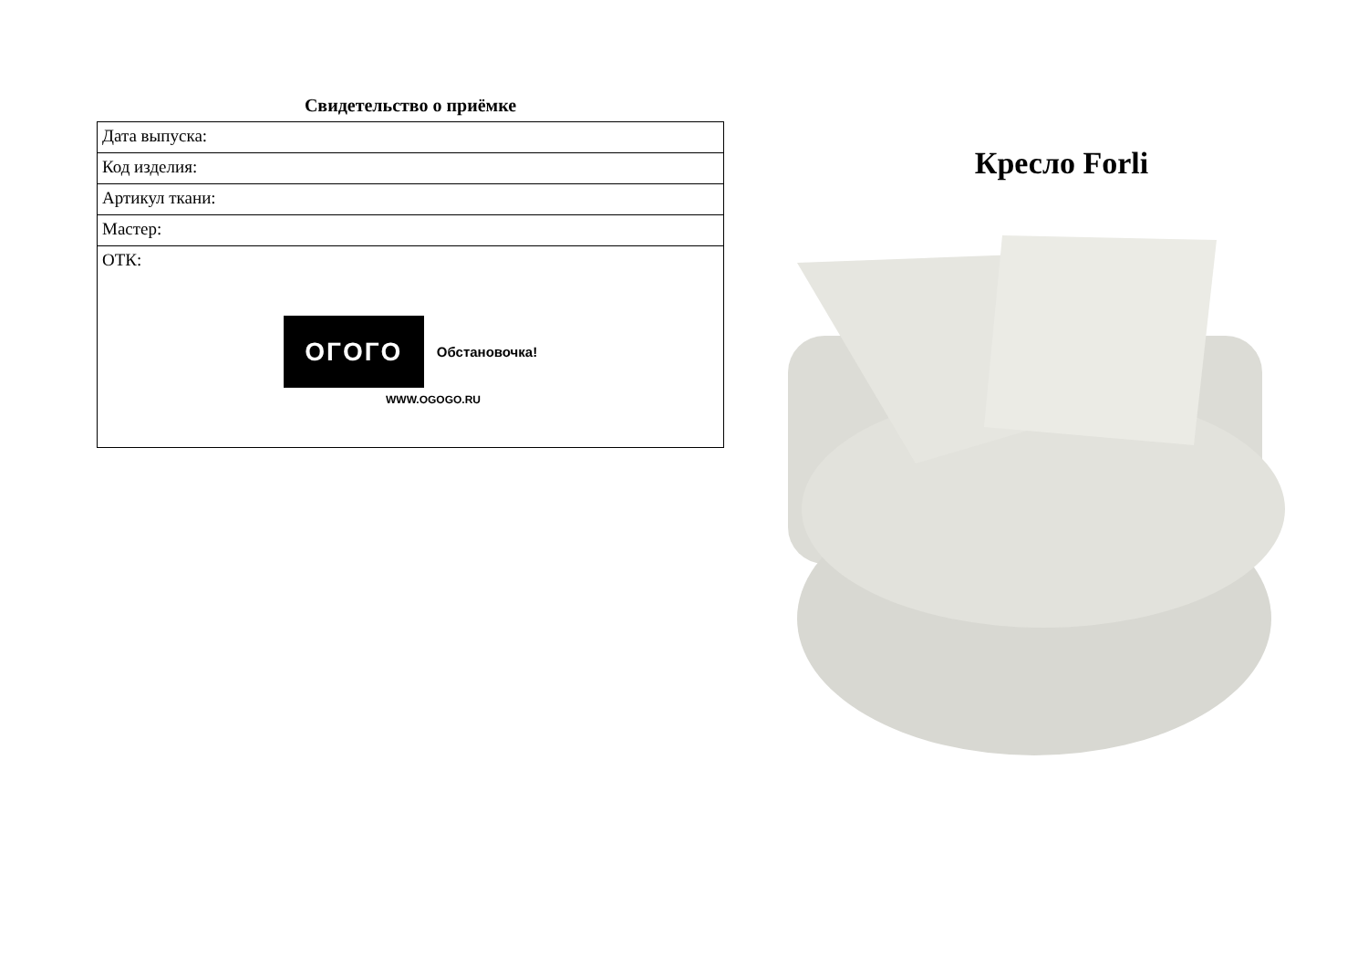Свидетельство о приёмке
| Дата выпуска: |
| Код изделия: |
| Артикул ткани: |
| Мастер: |
| ОТК: OГOГO Обстановочка! WWW.OGOGO.RU |
Кресло Forli